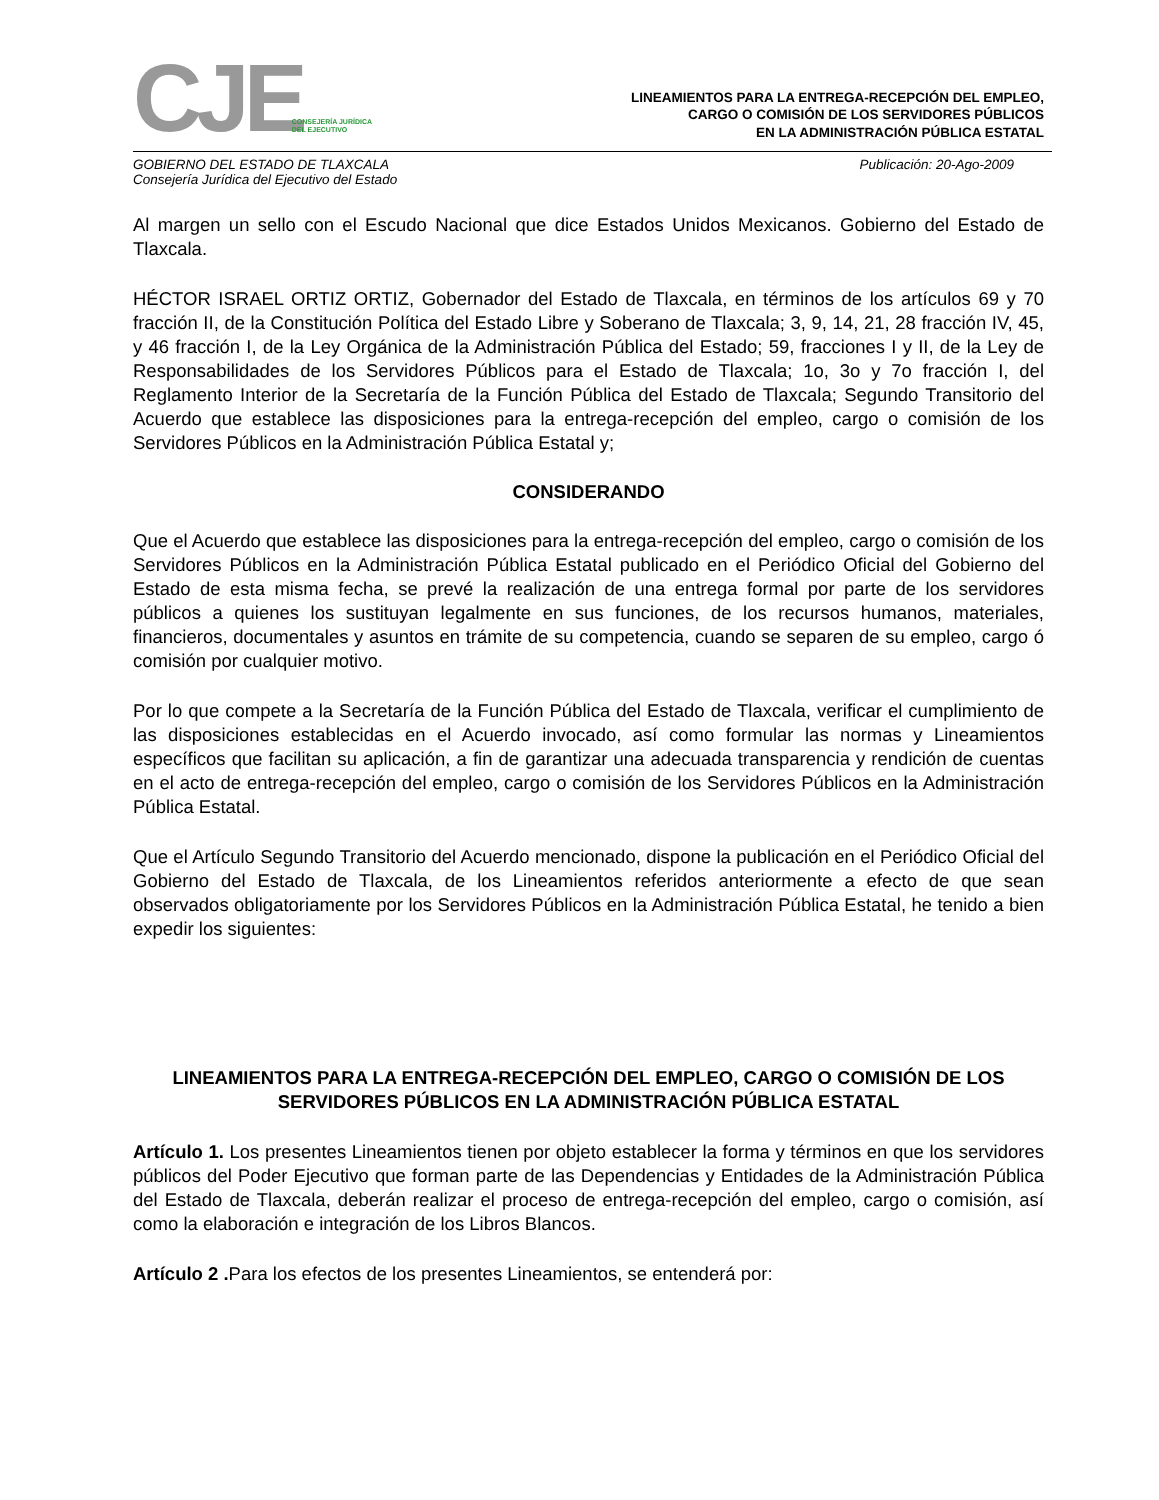CJE CONSEJERÍA JURÍDICA
DEL EJECUTIVO
LINEAMIENTOS PARA LA ENTREGA-RECEPCIÓN DEL EMPLEO,
CARGO O COMISIÓN DE LOS SERVIDORES PÚBLICOS
EN LA ADMINISTRACIÓN PÚBLICA ESTATAL
GOBIERNO DEL ESTADO DE TLAXCALA
Consejería Jurídica del Ejecutivo del Estado
Publicación: 20-Ago-2009
Al margen un sello con el Escudo Nacional que dice Estados Unidos Mexicanos. Gobierno del Estado de Tlaxcala.
HÉCTOR ISRAEL ORTIZ ORTIZ, Gobernador del Estado de Tlaxcala, en términos de los artículos 69 y 70 fracción II, de la Constitución Política del Estado Libre y Soberano de Tlaxcala; 3, 9, 14, 21, 28 fracción IV, 45, y 46 fracción I, de la Ley Orgánica de la Administración Pública del Estado; 59, fracciones I y II, de la Ley de Responsabilidades de los Servidores Públicos para el Estado de Tlaxcala; 1o, 3o y 7o fracción I, del Reglamento Interior de la Secretaría de la Función Pública del Estado de Tlaxcala; Segundo Transitorio del Acuerdo que establece las disposiciones para la entrega-recepción del empleo, cargo o comisión de los Servidores Públicos en la Administración Pública Estatal y;
CONSIDERANDO
Que el Acuerdo que establece las disposiciones para la entrega-recepción del empleo, cargo o comisión de los Servidores Públicos en la Administración Pública Estatal publicado en el Periódico Oficial del Gobierno del Estado de esta misma fecha, se prevé la realización de una entrega formal por parte de los servidores públicos a quienes los sustituyan legalmente en sus funciones, de los recursos humanos, materiales, financieros, documentales y asuntos en trámite de su competencia, cuando se separen de su empleo, cargo ó comisión por cualquier motivo.
Por lo que compete a la Secretaría de la Función Pública del Estado de Tlaxcala, verificar el cumplimiento de las disposiciones establecidas en el Acuerdo invocado, así como formular las normas y Lineamientos específicos que facilitan su aplicación, a fin de garantizar una adecuada transparencia y rendición de cuentas en el acto de entrega-recepción del empleo, cargo o comisión de los Servidores Públicos en la Administración Pública Estatal.
Que el Artículo Segundo Transitorio del Acuerdo mencionado, dispone la publicación en el Periódico Oficial del Gobierno del Estado de Tlaxcala, de los Lineamientos referidos anteriormente a efecto de que sean observados obligatoriamente por los Servidores Públicos en la Administración Pública Estatal, he tenido a bien expedir los siguientes:
LINEAMIENTOS PARA LA ENTREGA-RECEPCIÓN DEL EMPLEO, CARGO O COMISIÓN DE LOS SERVIDORES PÚBLICOS EN LA ADMINISTRACIÓN PÚBLICA ESTATAL
Artículo 1. Los presentes Lineamientos tienen por objeto establecer la forma y términos en que los servidores públicos del Poder Ejecutivo que forman parte de las Dependencias y Entidades de la Administración Pública del Estado de Tlaxcala, deberán realizar el proceso de entrega-recepción del empleo, cargo o comisión, así como la elaboración e integración de los Libros Blancos.
Artículo 2 . Para los efectos de los presentes Lineamientos, se entenderá por: